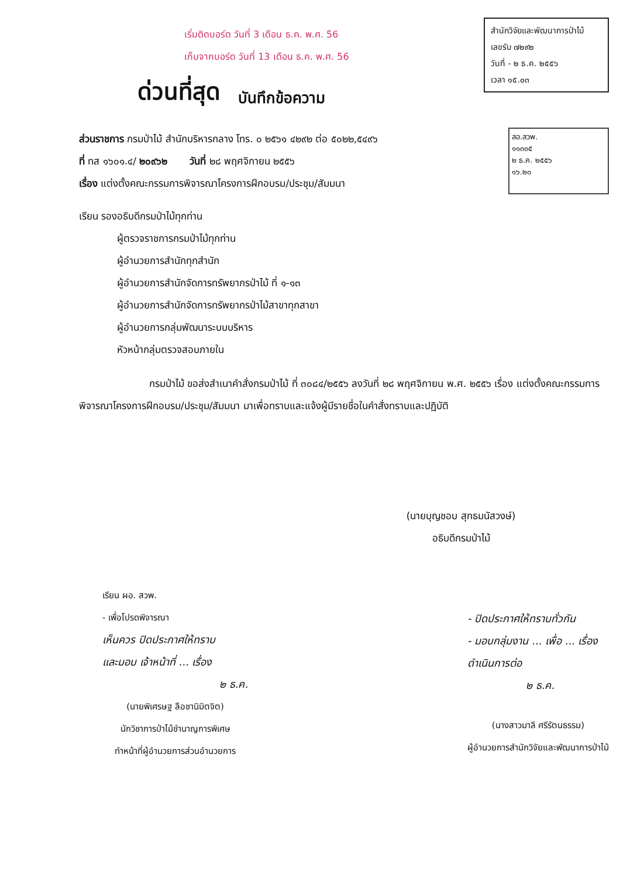เริ่มติดบอร์ด วันที่ 3 เดือน ธ.ค. พ.ศ. 56
เก็บจากบอร์ด วันที่ 13 เดือน ธ.ค. พ.ศ. 56
สำนักวิจัยและพัฒนาการป่าไม้
เลขรับ ๗๒๙๒
วันที่ - ๒ ธ.ค. ๒๕๕๖
เวลา ๑๕.๐๓
ด่วนที่สุด บันทึกข้อความ
ส่วนราชการ กรมป่าไม้ สำนักบริหารกลาง โทร. ๐ ๒๕๖๑ ๔๒๙๒ ต่อ ๕๐๒๒,๕๔๙๖
ที่ ทส ๑๖๐๑.๔/ ๒๐๙๖๒ วันที่ ๒๘ พฤศจิกายน ๒๕๕๖
เรื่อง แต่งตั้งคณะกรรมการพิจารณาโครงการฝึกอบรม/ประชุม/สัมมนา
สอ.สวพ.
๑๑๓๐๕
๒ ธ.ค. ๒๕๕๖
๑๖.๒๐
เรียน รองอธิบดีกรมป่าไม้ทุกท่าน
ผู้ตรวจราชการกรมป่าไม้ทุกท่าน
ผู้อำนวยการสำนักทุกสำนัก
ผู้อำนวยการสำนักจัดการทรัพยากรป่าไม้ ที่ ๑-๑๓
ผู้อำนวยการสำนักจัดการทรัพยากรป่าไม้สาขาทุกสาขา
ผู้อำนวยการกลุ่มพัฒนาระบบบริหาร
หัวหน้ากลุ่มตรวจสอบภายใน
กรมป่าไม้ ขอส่งสำเนาคำสั่งกรมป่าไม้ ที่ ๓๐๘๔/๒๕๕๖ ลงวันที่ ๒๘ พฤศจิกายน พ.ศ. ๒๕๕๖ เรื่อง แต่งตั้งคณะกรรมการพิจารณาโครงการฝึกอบรม/ประชุม/สัมมนา มาเพื่อทราบและแจ้งผู้มีรายชื่อในคำสั่งทราบและปฏิบัติ
(นายบุญชอบ สุทธมนัสวงษ์)
อธิบดีกรมป่าไม้
เรียน ผอ. สวพ.
- เพื่อโปรดพิจารณา
เห็นควร ปิดประกาศให้ทราบ
และมอบ เจ้าหน้าที่ ... เรื่อง
๒ ธ.ค.
(นายพิเศรษฐ ลือชานิมิตจิต)
นักวิชาการป่าไม้ชำนาญการพิเศษ
ทำหน้าที่ผู้อำนวยการส่วนอำนวยการ
- ปิดประกาศให้ทราบทั่วกัน
- มอบกลุ่มงาน ... เพื่อ ... เรื่อง
ดำเนินการต่อ
๒ ธ.ค.
(นางสาวมาลี ศรีรัตนธรรม)
ผู้อำนวยการสำนักวิจัยและพัฒนาการป่าไม้